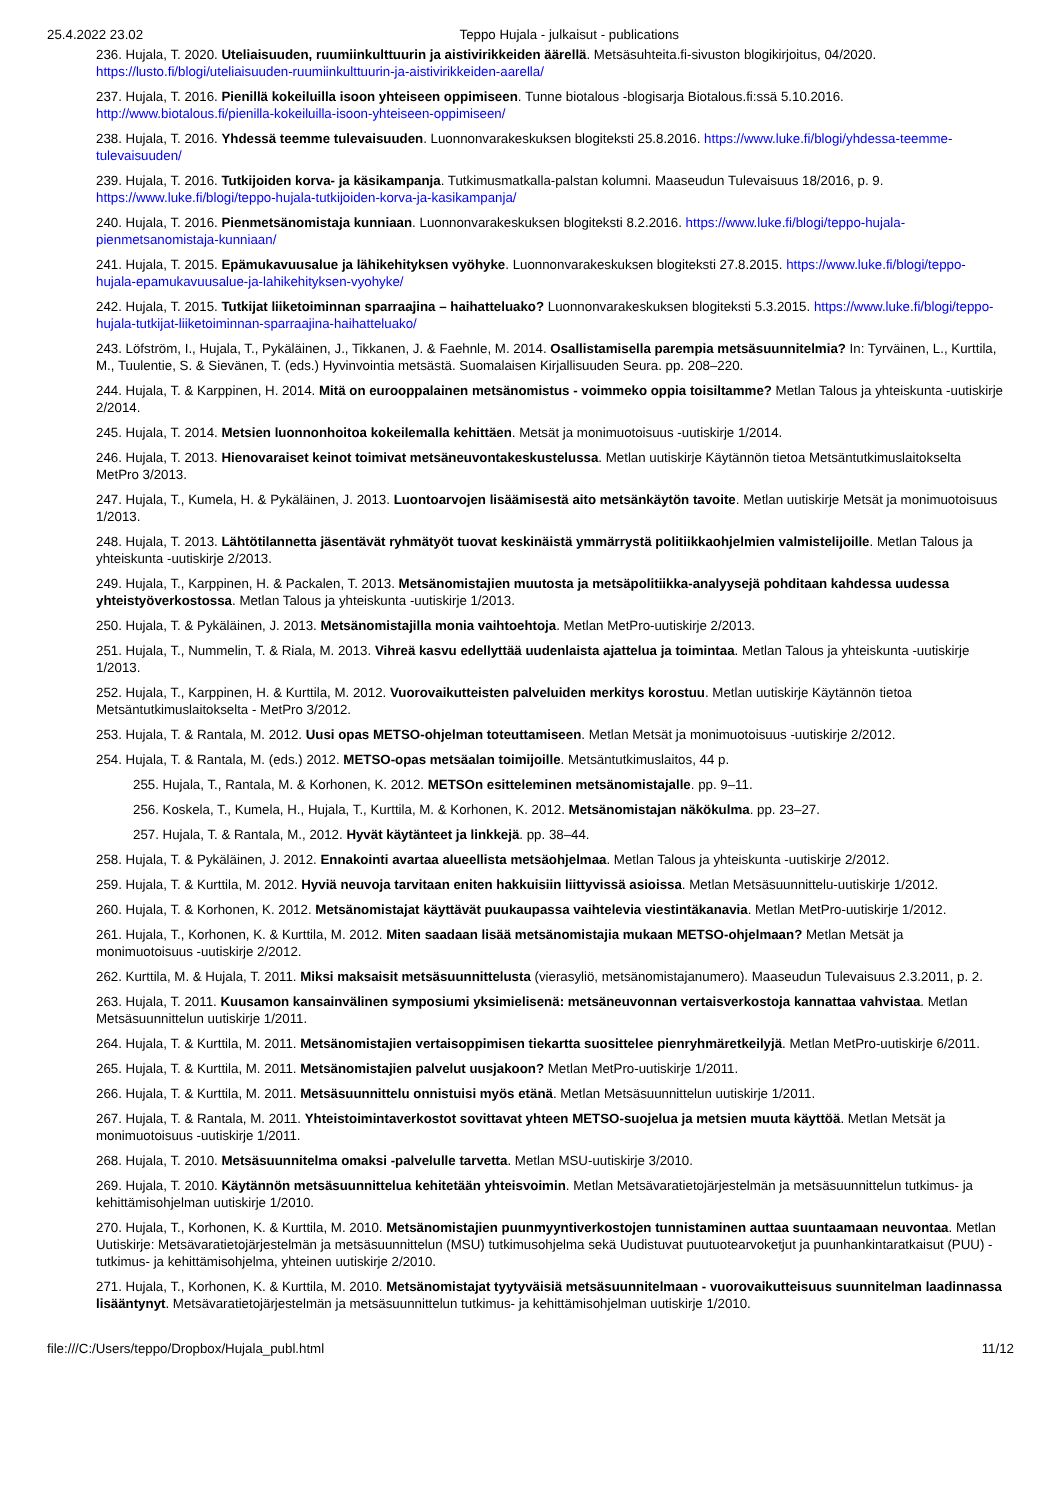25.4.2022 23.02 Teppo Hujala - julkaisut - publications
236. Hujala, T. 2020. Uteliaisuuden, ruumiinkulttuurin ja aistivirikkeiden äärellä. Metsäsuhteita.fi-sivuston blogikirjoitus, 04/2020. https://lusto.fi/blogi/uteliaisuuden-ruumiinkulttuurin-ja-aistivirikkeiden-aarella/
237. Hujala, T. 2016. Pienillä kokeiluilla isoon yhteiseen oppimiseen. Tunne biotalous -blogisarja Biotalous.fi:ssä 5.10.2016. http://www.biotalous.fi/pienilla-kokeiluilla-isoon-yhteiseen-oppimiseen/
238. Hujala, T. 2016. Yhdessä teemme tulevaisuuden. Luonnonvarakeskuksen blogiteksti 25.8.2016. https://www.luke.fi/blogi/yhdessa-teemme-tulevaisuuden/
239. Hujala, T. 2016. Tutkijoiden korva- ja käsikampanja. Tutkimusmatkalla-palstan kolumni. Maaseudun Tulevaisuus 18/2016, p. 9. https://www.luke.fi/blogi/teppo-hujala-tutkijoiden-korva-ja-kasikampanja/
240. Hujala, T. 2016. Pienmetsänomistaja kunniaan. Luonnonvarakeskuksen blogiteksti 8.2.2016. https://www.luke.fi/blogi/teppo-hujala-pienmetsanomistaja-kunniaan/
241. Hujala, T. 2015. Epämukavuusalue ja lähikehityksen vyöhyke. Luonnonvarakeskuksen blogiteksti 27.8.2015. https://www.luke.fi/blogi/teppo-hujala-epamukavuusalue-ja-lahikehityksen-vyohyke/
242. Hujala, T. 2015. Tutkijat liiketoiminnan sparraajina – haihatteluako? Luonnonvarakeskuksen blogiteksti 5.3.2015. https://www.luke.fi/blogi/teppo-hujala-tutkijat-liiketoiminnan-sparraajina-haihatteluako/
243. Löfström, I., Hujala, T., Pykäläinen, J., Tikkanen, J. & Faehnle, M. 2014. Osallistamisella parempia metsäsuunnitelmia? In: Tyrväinen, L., Kurttila, M., Tuulentie, S. & Sievänen, T. (eds.) Hyvinvointia metsästä. Suomalaisen Kirjallisuuden Seura. pp. 208–220.
244. Hujala, T. & Karppinen, H. 2014. Mitä on eurooppalainen metsänomistus - voimmeko oppia toisiltamme? Metlan Talous ja yhteiskunta -uutiskirje 2/2014.
245. Hujala, T. 2014. Metsien luonnonhoitoa kokeilemalla kehittäen. Metsät ja monimuotoisuus -uutiskirje 1/2014.
246. Hujala, T. 2013. Hienovaraiset keinot toimivat metsäneuvontakeskustelussa. Metlan uutiskirje Käytännön tietoa Metsäntutkimuslaitokselta MetPro 3/2013.
247. Hujala, T., Kumela, H. & Pykäläinen, J. 2013. Luontoarvojen lisäämisestä aito metsänkäytön tavoite. Metlan uutiskirje Metsät ja monimuotoisuus 1/2013.
248. Hujala, T. 2013. Lähtötilannetta jäsentävät ryhmätyöt tuovat keskinäistä ymmärrystä politiikkaohjelmien valmistelijoille. Metlan Talous ja yhteiskunta -uutiskirje 2/2013.
249. Hujala, T., Karppinen, H. & Packalen, T. 2013. Metsänomistajien muutosta ja metsäpolitiikka-analyysejä pohditaan kahdessa uudessa yhteistyöverkostossa. Metlan Talous ja yhteiskunta -uutiskirje 1/2013.
250. Hujala, T. & Pykäläinen, J. 2013. Metsänomistajilla monia vaihtoehtoja. Metlan MetPro-uutiskirje 2/2013.
251. Hujala, T., Nummelin, T. & Riala, M. 2013. Vihreä kasvu edellyttää uudenlaista ajattelua ja toimintaa. Metlan Talous ja yhteiskunta -uutiskirje 1/2013.
252. Hujala, T., Karppinen, H. & Kurttila, M. 2012. Vuorovaikutteisten palveluiden merkitys korostuu. Metlan uutiskirje Käytännön tietoa Metsäntutkimuslaitokselta - MetPro 3/2012.
253. Hujala, T. & Rantala, M. 2012. Uusi opas METSO-ohjelman toteuttamiseen. Metlan Metsät ja monimuotoisuus -uutiskirje 2/2012.
254. Hujala, T. & Rantala, M. (eds.) 2012. METSO-opas metsäalan toimijoille. Metsäntutkimuslaitos, 44 p.
255. Hujala, T., Rantala, M. & Korhonen, K. 2012. METSOn esitteleminen metsänomistajalle. pp. 9–11.
256. Koskela, T., Kumela, H., Hujala, T., Kurttila, M. & Korhonen, K. 2012. Metsänomistajan näkökulma. pp. 23–27.
257. Hujala, T. & Rantala, M., 2012. Hyvät käytänteet ja linkkejä. pp. 38–44.
258. Hujala, T. & Pykäläinen, J. 2012. Ennakointi avartaa alueellista metsäohjelmaa. Metlan Talous ja yhteiskunta -uutiskirje 2/2012.
259. Hujala, T. & Kurttila, M. 2012. Hyviä neuvoja tarvitaan eniten hakkuisiin liittyvissä asioissa. Metlan Metsäsuunnittelu-uutiskirje 1/2012.
260. Hujala, T. & Korhonen, K. 2012. Metsänomistajat käyttävät puukaupassa vaihtelevia viestintäkanavia. Metlan MetPro-uutiskirje 1/2012.
261. Hujala, T., Korhonen, K. & Kurttila, M. 2012. Miten saadaan lisää metsänomistajia mukaan METSO-ohjelmaan? Metlan Metsät ja monimuotoisuus -uutiskirje 2/2012.
262. Kurttila, M. & Hujala, T. 2011. Miksi maksaisit metsäsuunnittelusta (vierasyliö, metsänomistajanumero). Maaseudun Tulevaisuus 2.3.2011, p. 2.
263. Hujala, T. 2011. Kuusamon kansainvälinen symposiumi yksimielisenä: metsäneuvonnan vertaisverkostoja kannattaa vahvistaa. Metlan Metsäsuunnittelun uutiskirje 1/2011.
264. Hujala, T. & Kurttila, M. 2011. Metsänomistajien vertaisoppimisen tiekartta suosittelee pienryhmäretkeilyjä. Metlan MetPro-uutiskirje 6/2011.
265. Hujala, T. & Kurttila, M. 2011. Metsänomistajien palvelut uusjakoon? Metlan MetPro-uutiskirje 1/2011.
266. Hujala, T. & Kurttila, M. 2011. Metsäsuunnittelu onnistuisi myös etänä. Metlan Metsäsuunnittelun uutiskirje 1/2011.
267. Hujala, T. & Rantala, M. 2011. Yhteistoimintaverkostot sovittavat yhteen METSO-suojelua ja metsien muuta käyttöä. Metlan Metsät ja monimuotoisuus -uutiskirje 1/2011.
268. Hujala, T. 2010. Metsäsuunnitelma omaksi -palvelulle tarvetta. Metlan MSU-uutiskirje 3/2010.
269. Hujala, T. 2010. Käytännön metsäsuunnittelua kehitetään yhteisvoimin. Metlan Metsävaratietojärjestelmän ja metsäsuunnittelun tutkimus- ja kehittämisohjelman uutiskirje 1/2010.
270. Hujala, T., Korhonen, K. & Kurttila, M. 2010. Metsänomistajien puunmyyntiverkostojen tunnistaminen auttaa suuntaamaan neuvontaa. Metlan Uutiskirje: Metsävaratietojärjestelmän ja metsäsuunnittelun (MSU) tutkimusohjelma sekä Uudistuvat puutuotearvoketjut ja puunhankintaratkaisut (PUU) -tutkimus- ja kehittämisohjelma, yhteinen uutiskirje 2/2010.
271. Hujala, T., Korhonen, K. & Kurttila, M. 2010. Metsänomistajat tyytyväisiä metsäsuunnitelmaan - vuorovaikutteisuus suunnitelman laadinnassa lisääntynyt. Metsävaratietojärjestelmän ja metsäsuunnittelun tutkimus- ja kehittämisohjelman uutiskirje 1/2010.
file:///C:/Users/teppo/Dropbox/Hujala_publ.html 11/12